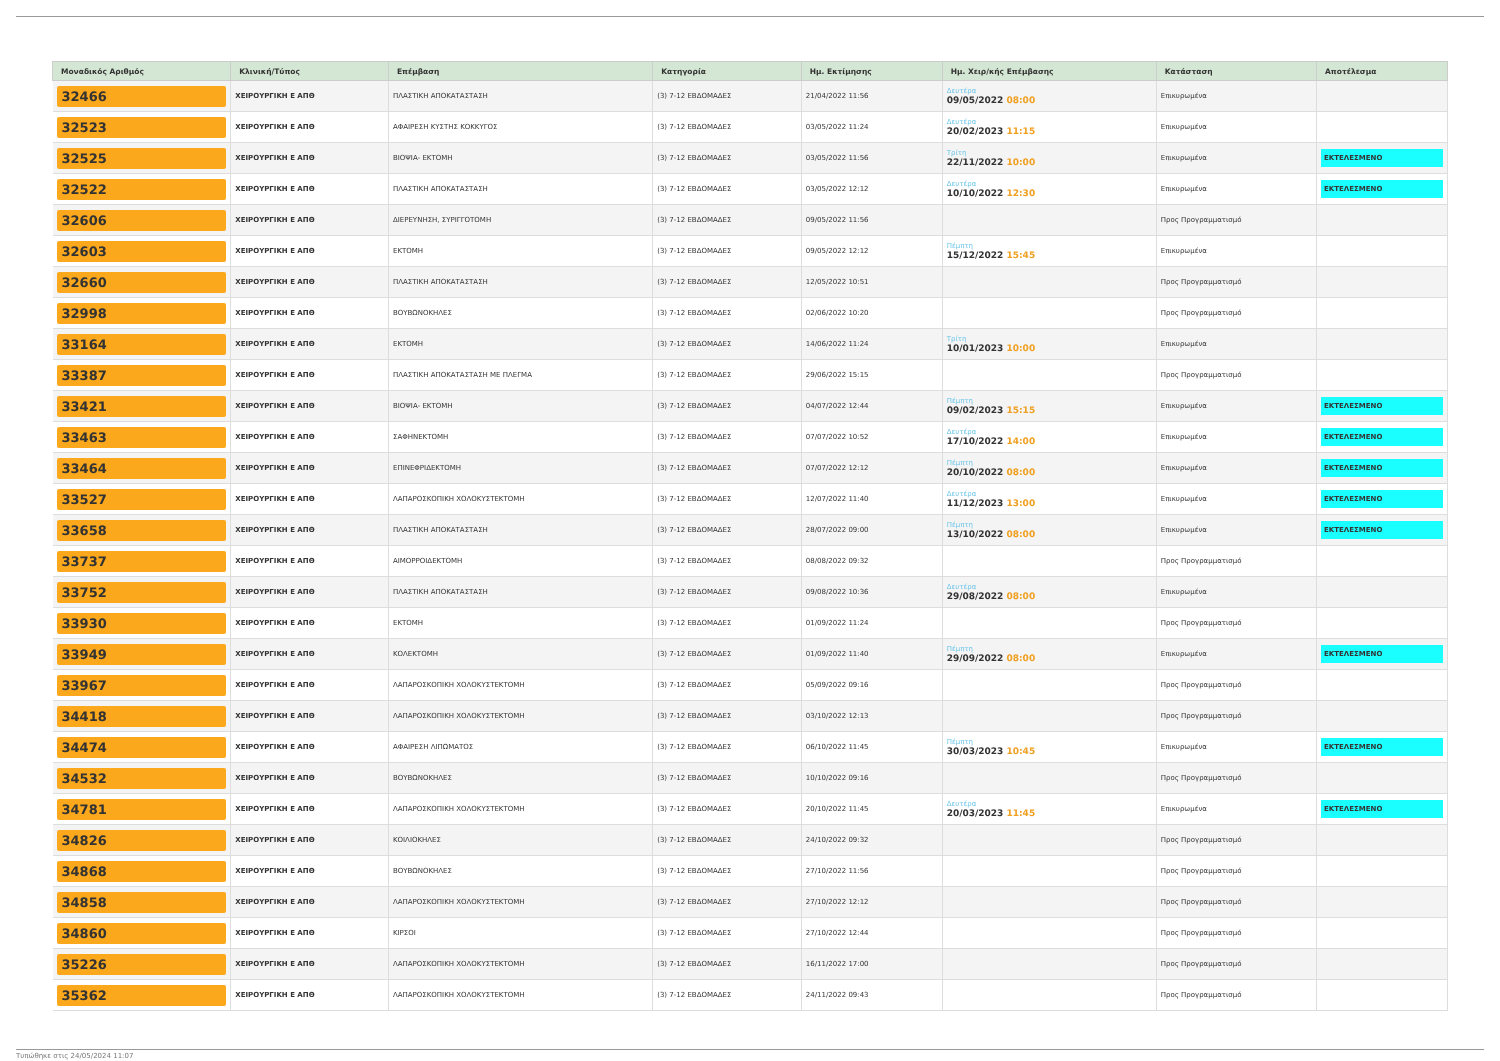| Μοναδικός Αριθμός | Κλινική/Τύπος | Επέμβαση | Κατηγορία | Ημ. Εκτίμησης | Ημ. Χειρ/κής Επέμβασης | Κατάσταση | Αποτέλεσμα |
| --- | --- | --- | --- | --- | --- | --- | --- |
| 32466 | ΧΕΙΡΟΥΡΓΙΚΗ Ε ΑΠΘ | ΠΛΑΣΤΙΚΗ ΑΠΟΚΑΤΑΣΤΑΣΗ | (3) 7-12 ΕΒΔΟΜΑΔΕΣ | 21/04/2022 11:56 | Δευτέρα 09/05/2022 08:00 | Επικυρωμένα | |
| 32523 | ΧΕΙΡΟΥΡΓΙΚΗ Ε ΑΠΘ | ΑΦΑΙΡΕΣΗ ΚΥΣΤΗΣ ΚΟΚΚΥΓΟΣ | (3) 7-12 ΕΒΔΟΜΑΔΕΣ | 03/05/2022 11:24 | Δευτέρα 20/02/2023 11:15 | Επικυρωμένα | |
| 32525 | ΧΕΙΡΟΥΡΓΙΚΗ Ε ΑΠΘ | ΒΙΟΨΙΑ- ΕΚΤΟΜΗ | (3) 7-12 ΕΒΔΟΜΑΔΕΣ | 03/05/2022 11:56 | Τρίτη 22/11/2022 10:00 | Επικυρωμένα | ΕΚΤΕΛΕΣΜΕΝΟ |
| 32522 | ΧΕΙΡΟΥΡΓΙΚΗ Ε ΑΠΘ | ΠΛΑΣΤΙΚΗ ΑΠΟΚΑΤΑΣΤΑΣΗ | (3) 7-12 ΕΒΔΟΜΑΔΕΣ | 03/05/2022 12:12 | Δευτέρα 10/10/2022 12:30 | Επικυρωμένα | ΕΚΤΕΛΕΣΜΕΝΟ |
| 32606 | ΧΕΙΡΟΥΡΓΙΚΗ Ε ΑΠΘ | ΔΙΕΡΕΥΝΗΣΗ, ΣΥΡΙΓΓΟΤΟΜΗ | (3) 7-12 ΕΒΔΟΜΑΔΕΣ | 09/05/2022 11:56 | | Προς Προγραμματισμό | |
| 32603 | ΧΕΙΡΟΥΡΓΙΚΗ Ε ΑΠΘ | ΕΚΤΟΜΗ | (3) 7-12 ΕΒΔΟΜΑΔΕΣ | 09/05/2022 12:12 | Πέμπτη 15/12/2022 15:45 | Επικυρωμένα | |
| 32660 | ΧΕΙΡΟΥΡΓΙΚΗ Ε ΑΠΘ | ΠΛΑΣΤΙΚΗ ΑΠΟΚΑΤΑΣΤΑΣΗ | (3) 7-12 ΕΒΔΟΜΑΔΕΣ | 12/05/2022 10:51 | | Προς Προγραμματισμό | |
| 32998 | ΧΕΙΡΟΥΡΓΙΚΗ Ε ΑΠΘ | ΒΟΥΒΩΝΟΚΗΛΕΣ | (3) 7-12 ΕΒΔΟΜΑΔΕΣ | 02/06/2022 10:20 | | Προς Προγραμματισμό | |
| 33164 | ΧΕΙΡΟΥΡΓΙΚΗ Ε ΑΠΘ | ΕΚΤΟΜΗ | (3) 7-12 ΕΒΔΟΜΑΔΕΣ | 14/06/2022 11:24 | Τρίτη 10/01/2023 10:00 | Επικυρωμένα | |
| 33387 | ΧΕΙΡΟΥΡΓΙΚΗ Ε ΑΠΘ | ΠΛΑΣΤΙΚΗ ΑΠΟΚΑΤΑΣΤΑΣΗ ΜΕ ΠΛΕΓΜΑ | (3) 7-12 ΕΒΔΟΜΑΔΕΣ | 29/06/2022 15:15 | | Προς Προγραμματισμό | |
| 33421 | ΧΕΙΡΟΥΡΓΙΚΗ Ε ΑΠΘ | ΒΙΟΨΙΑ- ΕΚΤΟΜΗ | (3) 7-12 ΕΒΔΟΜΑΔΕΣ | 04/07/2022 12:44 | Πέμπτη 09/02/2023 15:15 | Επικυρωμένα | ΕΚΤΕΛΕΣΜΕΝΟ |
| 33463 | ΧΕΙΡΟΥΡΓΙΚΗ Ε ΑΠΘ | ΣΑΦΗΝΕΚΤΟΜΗ | (3) 7-12 ΕΒΔΟΜΑΔΕΣ | 07/07/2022 10:52 | Δευτέρα 17/10/2022 14:00 | Επικυρωμένα | ΕΚΤΕΛΕΣΜΕΝΟ |
| 33464 | ΧΕΙΡΟΥΡΓΙΚΗ Ε ΑΠΘ | ΕΠΙΝΕΦΡΙΔΕΚΤΟΜΗ | (3) 7-12 ΕΒΔΟΜΑΔΕΣ | 07/07/2022 12:12 | Πέμπτη 20/10/2022 08:00 | Επικυρωμένα | ΕΚΤΕΛΕΣΜΕΝΟ |
| 33527 | ΧΕΙΡΟΥΡΓΙΚΗ Ε ΑΠΘ | ΛΑΠΑΡΟΣΚΟΠΙΚΗ ΧΟΛΟΚΥΣΤΕΚΤΟΜΗ | (3) 7-12 ΕΒΔΟΜΑΔΕΣ | 12/07/2022 11:40 | Δευτέρα 11/12/2023 13:00 | Επικυρωμένα | ΕΚΤΕΛΕΣΜΕΝΟ |
| 33658 | ΧΕΙΡΟΥΡΓΙΚΗ Ε ΑΠΘ | ΠΛΑΣΤΙΚΗ ΑΠΟΚΑΤΑΣΤΑΣΗ | (3) 7-12 ΕΒΔΟΜΑΔΕΣ | 28/07/2022 09:00 | Πέμπτη 13/10/2022 08:00 | Επικυρωμένα | ΕΚΤΕΛΕΣΜΕΝΟ |
| 33737 | ΧΕΙΡΟΥΡΓΙΚΗ Ε ΑΠΘ | ΑΙΜΟΡΡΟΙΔΕΚΤΟΜΗ | (3) 7-12 ΕΒΔΟΜΑΔΕΣ | 08/08/2022 09:32 | | Προς Προγραμματισμό | |
| 33752 | ΧΕΙΡΟΥΡΓΙΚΗ Ε ΑΠΘ | ΠΛΑΣΤΙΚΗ ΑΠΟΚΑΤΑΣΤΑΣΗ | (3) 7-12 ΕΒΔΟΜΑΔΕΣ | 09/08/2022 10:36 | Δευτέρα 29/08/2022 08:00 | Επικυρωμένα | |
| 33930 | ΧΕΙΡΟΥΡΓΙΚΗ Ε ΑΠΘ | ΕΚΤΟΜΗ | (3) 7-12 ΕΒΔΟΜΑΔΕΣ | 01/09/2022 11:24 | | Προς Προγραμματισμό | |
| 33949 | ΧΕΙΡΟΥΡΓΙΚΗ Ε ΑΠΘ | ΚΟΛΕΚΤΟΜΗ | (3) 7-12 ΕΒΔΟΜΑΔΕΣ | 01/09/2022 11:40 | Πέμπτη 29/09/2022 08:00 | Επικυρωμένα | ΕΚΤΕΛΕΣΜΕΝΟ |
| 33967 | ΧΕΙΡΟΥΡΓΙΚΗ Ε ΑΠΘ | ΛΑΠΑΡΟΣΚΟΠΙΚΗ ΧΟΛΟΚΥΣΤΕΚΤΟΜΗ | (3) 7-12 ΕΒΔΟΜΑΔΕΣ | 05/09/2022 09:16 | | Προς Προγραμματισμό | |
| 34418 | ΧΕΙΡΟΥΡΓΙΚΗ Ε ΑΠΘ | ΛΑΠΑΡΟΣΚΟΠΙΚΗ ΧΟΛΟΚΥΣΤΕΚΤΟΜΗ | (3) 7-12 ΕΒΔΟΜΑΔΕΣ | 03/10/2022 12:13 | | Προς Προγραμματισμό | |
| 34474 | ΧΕΙΡΟΥΡΓΙΚΗ Ε ΑΠΘ | ΑΦΑΙΡΕΣΗ ΛΙΠΩΜΑΤΟΣ | (3) 7-12 ΕΒΔΟΜΑΔΕΣ | 06/10/2022 11:45 | Πέμπτη 30/03/2023 10:45 | Επικυρωμένα | ΕΚΤΕΛΕΣΜΕΝΟ |
| 34532 | ΧΕΙΡΟΥΡΓΙΚΗ Ε ΑΠΘ | ΒΟΥΒΩΝΟΚΗΛΕΣ | (3) 7-12 ΕΒΔΟΜΑΔΕΣ | 10/10/2022 09:16 | | Προς Προγραμματισμό | |
| 34781 | ΧΕΙΡΟΥΡΓΙΚΗ Ε ΑΠΘ | ΛΑΠΑΡΟΣΚΟΠΙΚΗ ΧΟΛΟΚΥΣΤΕΚΤΟΜΗ | (3) 7-12 ΕΒΔΟΜΑΔΕΣ | 20/10/2022 11:45 | Δευτέρα 20/03/2023 11:45 | Επικυρωμένα | ΕΚΤΕΛΕΣΜΕΝΟ |
| 34826 | ΧΕΙΡΟΥΡΓΙΚΗ Ε ΑΠΘ | ΚΟΙΛΙΟΚΗΛΕΣ | (3) 7-12 ΕΒΔΟΜΑΔΕΣ | 24/10/2022 09:32 | | Προς Προγραμματισμό | |
| 34868 | ΧΕΙΡΟΥΡΓΙΚΗ Ε ΑΠΘ | ΒΟΥΒΩΝΟΚΗΛΕΣ | (3) 7-12 ΕΒΔΟΜΑΔΕΣ | 27/10/2022 11:56 | | Προς Προγραμματισμό | |
| 34858 | ΧΕΙΡΟΥΡΓΙΚΗ Ε ΑΠΘ | ΛΑΠΑΡΟΣΚΟΠΙΚΗ ΧΟΛΟΚΥΣΤΕΚΤΟΜΗ | (3) 7-12 ΕΒΔΟΜΑΔΕΣ | 27/10/2022 12:12 | | Προς Προγραμματισμό | |
| 34860 | ΧΕΙΡΟΥΡΓΙΚΗ Ε ΑΠΘ | ΚΙΡΣΟΙ | (3) 7-12 ΕΒΔΟΜΑΔΕΣ | 27/10/2022 12:44 | | Προς Προγραμματισμό | |
| 35226 | ΧΕΙΡΟΥΡΓΙΚΗ Ε ΑΠΘ | ΛΑΠΑΡΟΣΚΟΠΙΚΗ ΧΟΛΟΚΥΣΤΕΚΤΟΜΗ | (3) 7-12 ΕΒΔΟΜΑΔΕΣ | 16/11/2022 17:00 | | Προς Προγραμματισμό | |
| 35362 | ΧΕΙΡΟΥΡΓΙΚΗ Ε ΑΠΘ | ΛΑΠΑΡΟΣΚΟΠΙΚΗ ΧΟΛΟΚΥΣΤΕΚΤΟΜΗ | (3) 7-12 ΕΒΔΟΜΑΔΕΣ | 24/11/2022 09:43 | | Προς Προγραμματισμό | |
Τυπώθηκε στις 24/05/2024 11:07